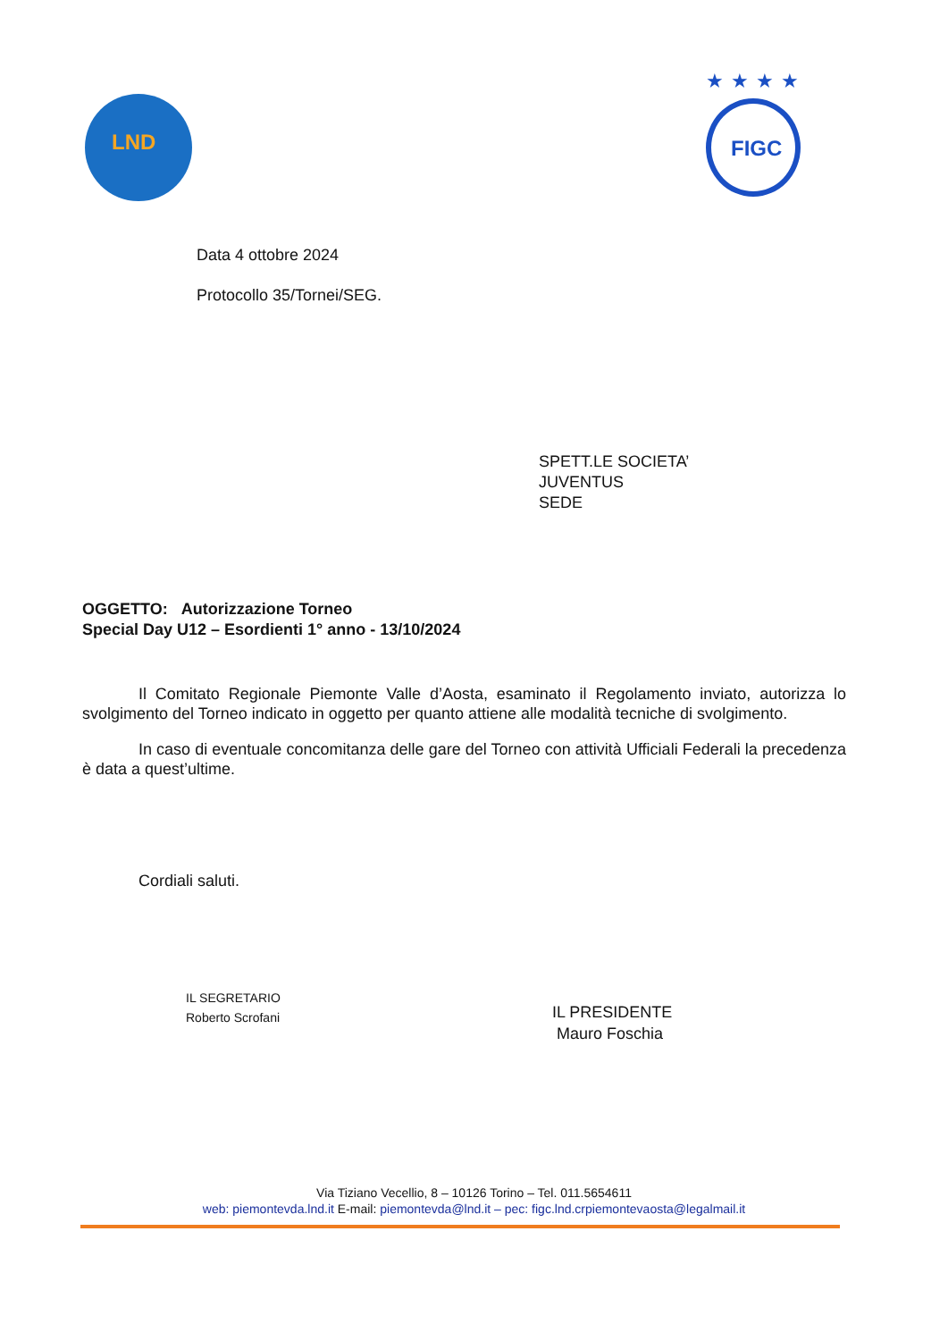LND
★★★★
FIGC
Data 4 ottobre 2024
Protocollo 35/Tornei/SEG.
SPETT.LE SOCIETA’
JUVENTUS
SEDE
OGGETTO: Autorizzazione Torneo
Special Day U12 – Esordienti 1° anno - 13/10/2024
Il Comitato Regionale Piemonte Valle d’Aosta, esaminato il Regolamento inviato, autorizza lo svolgimento del Torneo indicato in oggetto per quanto attiene alle modalità tecniche di svolgimento.
In caso di eventuale concomitanza delle gare del Torneo con attività Ufficiali Federali la precedenza è data a quest’ultime.
Cordiali saluti.
IL SEGRETARIO
Roberto Scrofani
IL PRESIDENTE
Mauro Foschia
Via Tiziano Vecellio, 8 – 10126 Torino – Tel. 011.5654611
web: piemontevda.lnd.it E-mail: piemontevda@lnd.it – pec: figc.lnd.crpiemontevaosta@legalmail.it